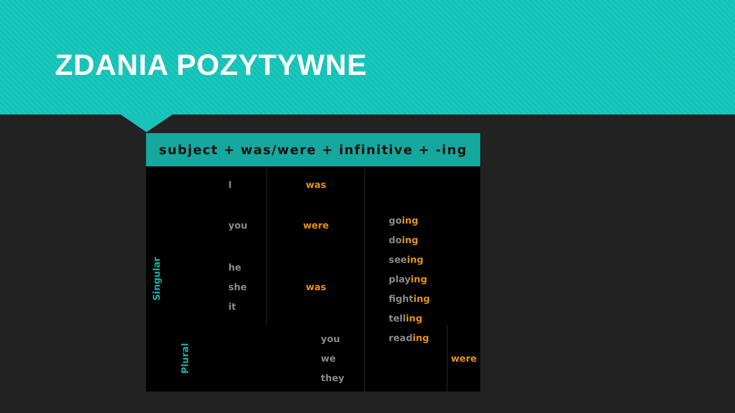ZDANIA POZYTYWNE
subject + was/were + infinitive + -ing
| Singular | I | was | go ing do ing see ing play ing fight ing tell ing read ing | |
| | you | were | | |
| | he she it | was | | |
| | Plural | you we they | | were |